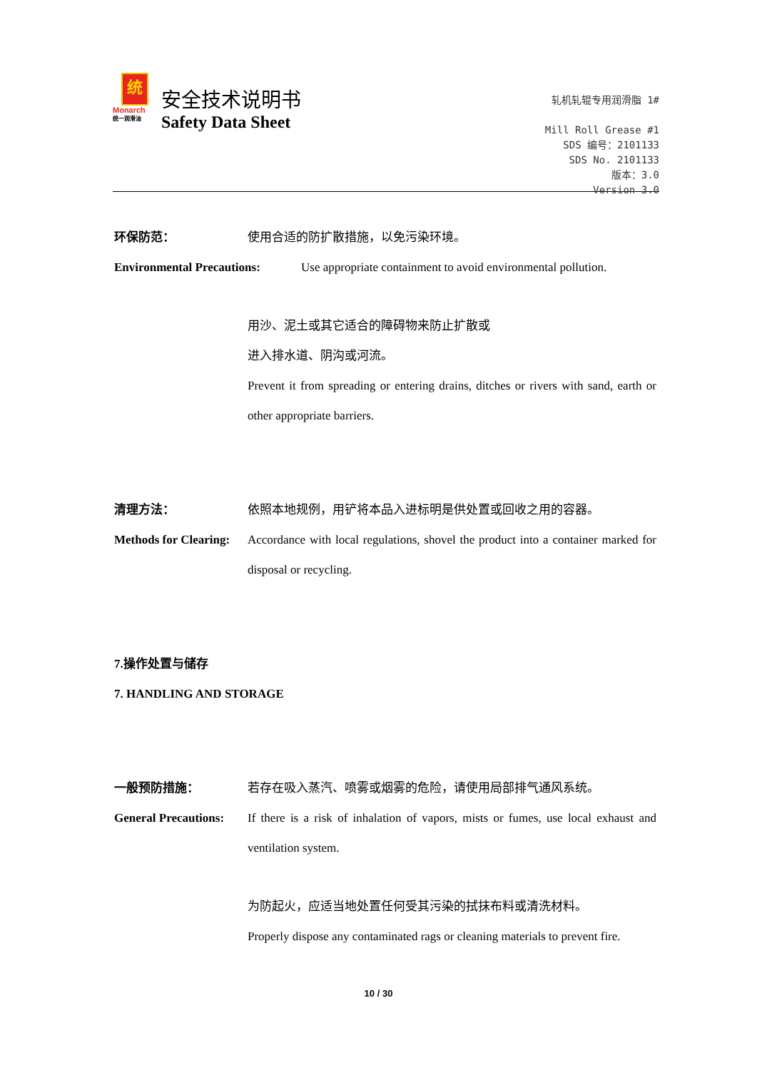统
Monarch
统一润滑油
安全技术说明书
Safety Data Sheet
轧机轧辊专用润滑脂 1#
Mill Roll Grease #1
SDS 编号：2101133
SDS No. 2101133
版本：3.0
Version 3.0
环保防范： 使用合适的防扩散措施，以免污染环境。
Environmental Precautions:
Use appropriate containment to avoid environmental pollution.
用沙、泥土或其它适合的障碍物来防止扩散或
进入排水道、阴沟或河流。
Prevent it from spreading or entering drains, ditches or rivers with sand, earth or other appropriate barriers.
清理方法： 依照本地规例，用铲将本品入进标明是供处置或回收之用的容器。
Methods for Clearing:
Accordance with local regulations, shovel the product into a container marked for disposal or recycling.
7.操作处置与储存
7. HANDLING AND STORAGE
一般预防措施： 若存在吸入蒸汽、喷雾或烟雾的危险，请使用局部排气通风系统。
General Precautions:
If there is a risk of inhalation of vapors, mists or fumes, use local exhaust and ventilation system.
为防起火，应适当地处置任何受其污染的拭抹布料或清洗材料。
Properly dispose any contaminated rags or cleaning materials to prevent fire.
10 / 30